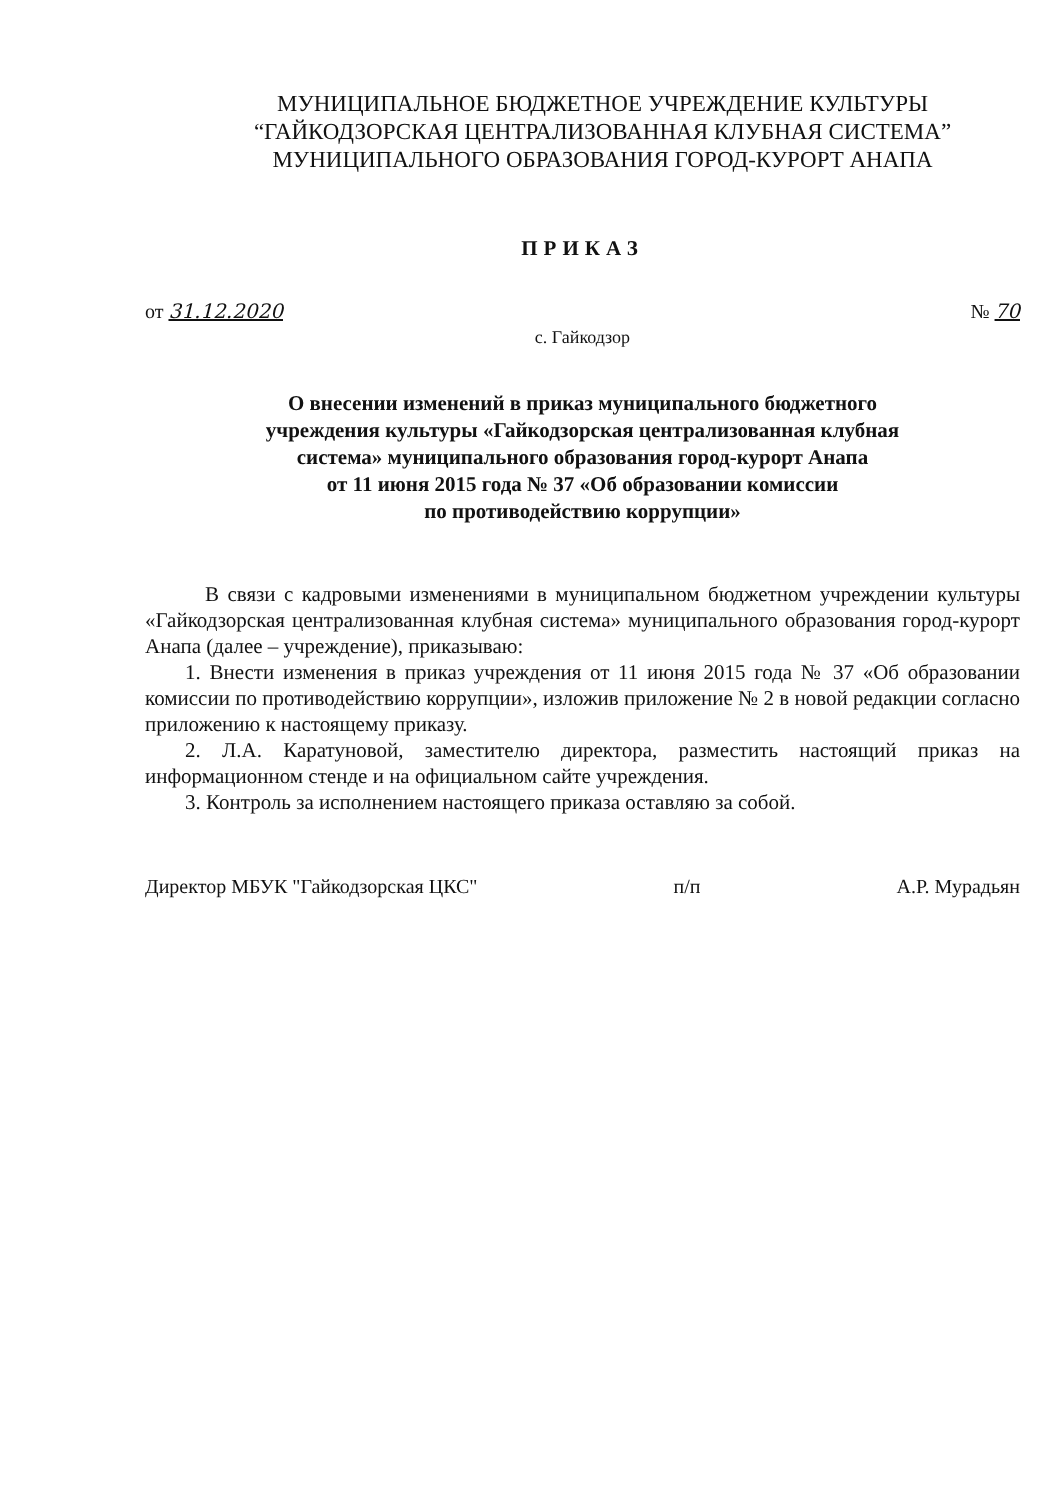МУНИЦИПАЛЬНОЕ БЮДЖЕТНОЕ УЧРЕЖДЕНИЕ КУЛЬТУРЫ
“ГАЙКОДЗОРСКАЯ ЦЕНТРАЛИЗОВАННАЯ КЛУБНАЯ СИСТЕМА”
МУНИЦИПАЛЬНОГО ОБРАЗОВАНИЯ ГОРОД-КУРОРТ АНАПА
ПРИКАЗ
от 31.12.2020 № 70
с. Гайкодзор
О внесении изменений в приказ муниципального бюджетного
учреждения культуры «Гайкодзорская централизованная клубная
система» муниципального образования город-курорт Анапа
от 11 июня 2015 года № 37 «Об образовании комиссии
по противодействию коррупции»
В связи с кадровыми изменениями в муниципальном бюджетном учреждении культуры «Гайкодзорская централизованная клубная система» муниципального образования город-курорт Анапа (далее – учреждение), приказываю:
1. Внести изменения в приказ учреждения от 11 июня 2015 года № 37 «Об образовании комиссии по противодействию коррупции», изложив приложение № 2 в новой редакции согласно приложению к настоящему приказу.
2. Л.А. Каратуновой, заместителю директора, разместить настоящий приказ на информационном стенде и на официальном сайте учреждения.
3. Контроль за исполнением настоящего приказа оставляю за собой.
Директор МБУК "Гайкодзорская ЦКС" п/п А.Р. Мурадьян